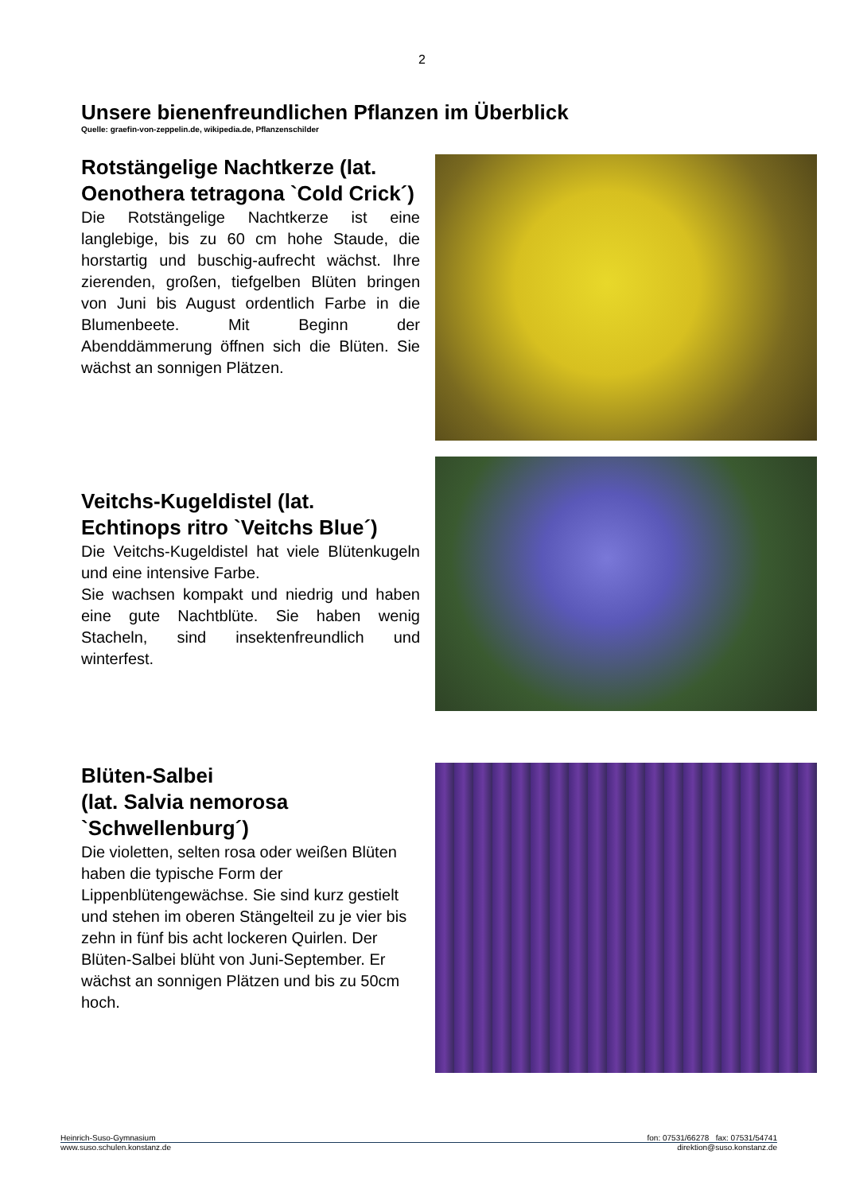2
Unsere bienenfreundlichen Pflanzen im Überblick
Quelle: graefin-von-zeppelin.de, wikipedia.de, Pflanzenschilder
Rotstängelige Nachtkerze (lat. Oenothera tetragona `Cold Crick´)
Die Rotstängelige Nachtkerze ist eine langlebige, bis zu 60 cm hohe Staude, die horstartig und buschig-aufrecht wächst. Ihre zierenden, großen, tiefgelben Blüten bringen von Juni bis August ordentlich Farbe in die Blumenbeete. Mit Beginn der Abenddämmerung öffnen sich die Blüten. Sie wächst an sonnigen Plätzen.
Veitchs-Kugeldistel (lat. Echtinops ritro `Veitchs Blue´)
Die Veitchs-Kugeldistel hat viele Blütenkugeln und eine intensive Farbe.
Sie wachsen kompakt und niedrig und haben eine gute Nachtblüte. Sie haben wenig Stacheln, sind insektenfreundlich und winterfest.
Blüten-Salbei
(lat. Salvia nemorosa `Schwellenburg´)
Die violetten, selten rosa oder weißen Blüten haben die typische Form der Lippenblütengewächse. Sie sind kurz gestielt und stehen im oberen Stängelteil zu je vier bis zehn in fünf bis acht lockeren Quirlen. Der Blüten-Salbei blüht von Juni-September. Er wächst an sonnigen Plätzen und bis zu 50cm hoch.
Heinrich-Suso-Gymnasium fon: 07531/66278 fax: 07531/54741
www.suso.schulen.konstanz.de direktion@suso.konstanz.de